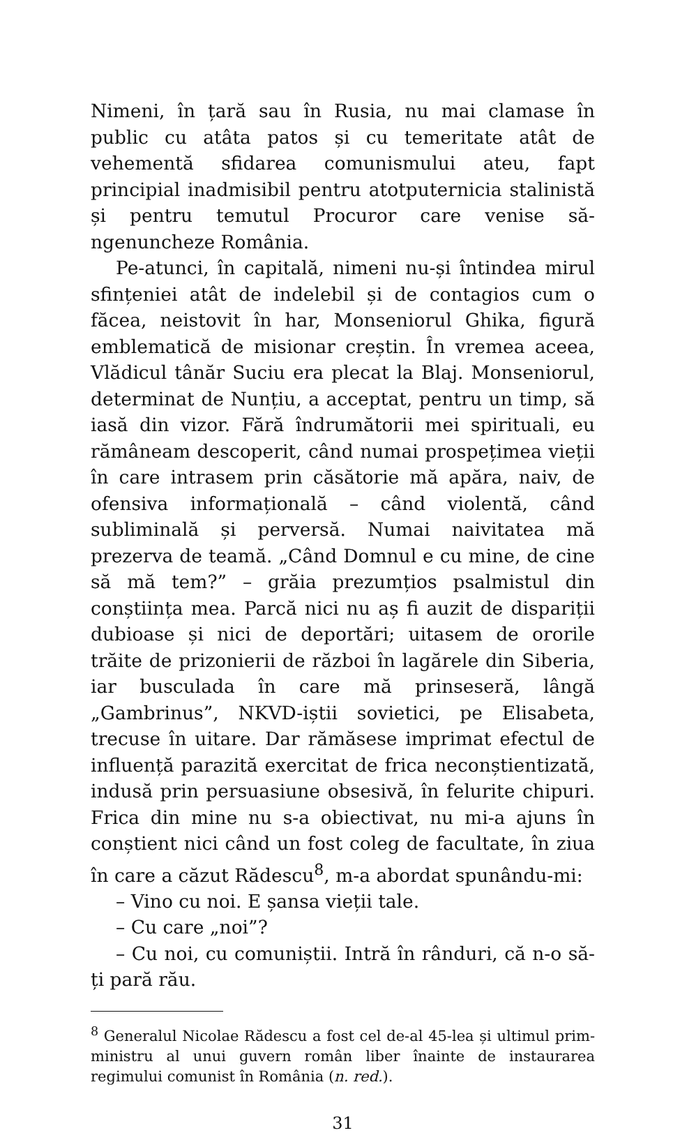Nimeni, în țară sau în Rusia, nu mai clamase în public cu atâta patos și cu temeritate atât de vehementă sfidarea comunismului ateu, fapt principial inadmisibil pentru atotputernicia stalinistă și pentru temutul Procuror care venise să-ngenuncheze România.
Pe-atunci, în capitală, nimeni nu-și întindea mirul sfințeniei atât de indelebil și de contagios cum o făcea, neistovit în har, Monseniorul Ghika, figură emblematică de misionar creștin. În vremea aceea, Vlădicul tânăr Suciu era plecat la Blaj. Monseniorul, determinat de Nunțiu, a acceptat, pentru un timp, să iasă din vizor. Fără îndrumătorii mei spirituali, eu rămâneam descoperit, când numai prospețimea vieții în care intrasem prin căsătorie mă apăra, naiv, de ofensiva informațională – când violentă, când subliminală și perversă. Numai naivitatea mă prezerva de teamă. „Când Domnul e cu mine, de cine să mă tem?” – grăia prezumțios psalmistul din conștiința mea. Parcă nici nu aș fi auzit de dispariții dubioase și nici de deportări; uitasem de ororile trăite de prizonierii de război în lagărele din Siberia, iar busculada în care mă prinseseră, lângă „Gambrinus”, NKVD-iștii sovietici, pe Elisabeta, trecuse în uitare. Dar rămăsese imprimat efectul de influență parazită exercitat de frica neconștientizată, indusă prin persuasiune obsesivă, în felurite chipuri. Frica din mine nu s-a obiectivat, nu mi-a ajuns în conștient nici când un fost coleg de facultate, în ziua în care a căzut Rădescu<sup>8</sup>, m-a abordat spunându-mi:
– Vino cu noi. E șansa vieții tale.
– Cu care „noi”?
– Cu noi, cu comuniștii. Intră în rânduri, că n-o să-ți pară rău.
<sup>8</sup> Generalul Nicolae Rădescu a fost cel de-al 45-lea și ultimul prim-ministru al unui guvern român liber înainte de instaurarea regimului comunist în România (n. red.).
31